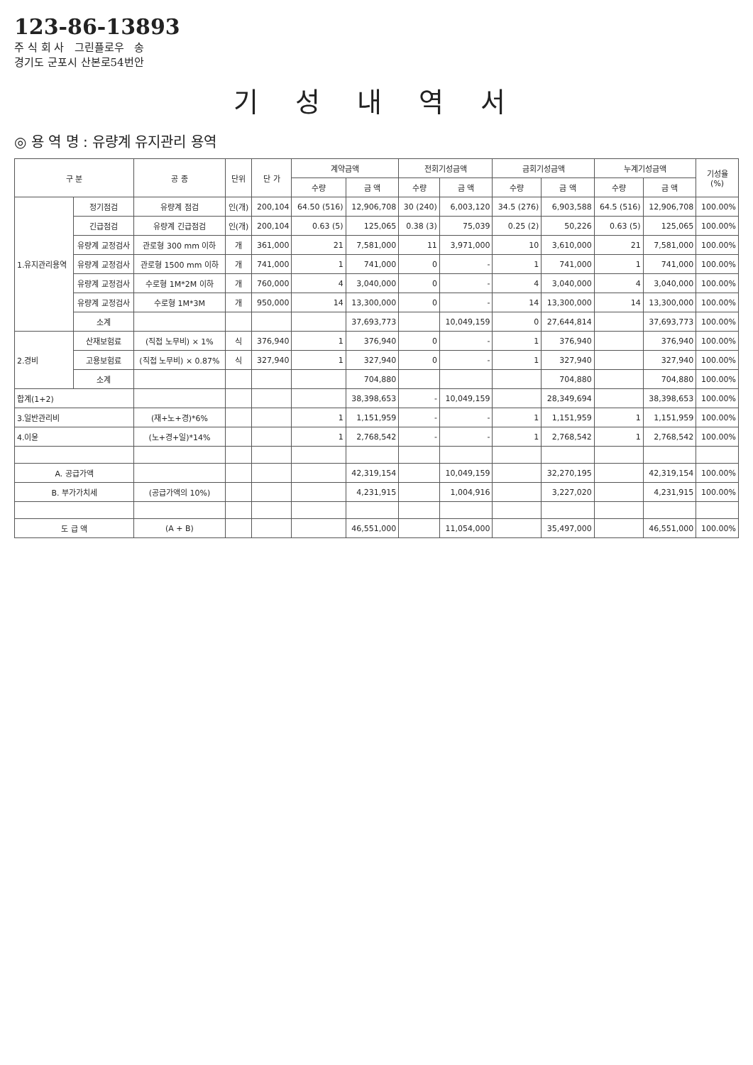123-86-13893
주 식 회 사 그린플로우 송
경기도 군포시 산본로54번안
기 성 내 역 서
◎ 용 역 명 : 유량계 유지관리 용역
| 구 분 | | 공 종 | 단위 | 단 가 | 계약금액 | | 전회기성금액 | | 금회기성금액 | | 누계기성금액 | | 기성율 (%) |
| --- | --- | --- | --- | --- | --- | --- | --- | --- | --- | --- | --- | --- | --- |
| | | | | | 수량 | 금 액 | 수량 | 금 액 | 수량 | 금 액 | 수량 | 금 액 | |
| 1.유지관리용역 | 정기점검 | 유량계 점검 | 인(개) | 200,104 | 64.50 (516) | 12,906,708 | 30 (240) | 6,003,120 | 34.5 (276) | 6,903,588 | 64.5 (516) | 12,906,708 | 100.00% |
| | 긴급점검 | 유량계 긴급점검 | 인(개) | 200,104 | 0.63 (5) | 125,065 | 0.38 (3) | 75,039 | 0.25 (2) | 50,226 | 0.63 (5) | 125,065 | 100.00% |
| | 유량계 교정검사 | 관로형 300 mm 이하 | 개 | 361,000 | 21 | 7,581,000 | 11 | 3,971,000 | 10 | 3,610,000 | 21 | 7,581,000 | 100.00% |
| | 유량계 교정검사 | 관로형 1500 mm 이하 | 개 | 741,000 | 1 | 741,000 | 0 | - | 1 | 741,000 | 1 | 741,000 | 100.00% |
| | 유량계 교정검사 | 수로형 1M*2M 이하 | 개 | 760,000 | 4 | 3,040,000 | 0 | - | 4 | 3,040,000 | 4 | 3,040,000 | 100.00% |
| | 유량계 교정검사 | 수로형 1M*3M | 개 | 950,000 | 14 | 13,300,000 | 0 | - | 14 | 13,300,000 | 14 | 13,300,000 | 100.00% |
| | 소계 | | | | | 37,693,773 | | 10,049,159 | 0 | 27,644,814 | | 37,693,773 | 100.00% |
| 2.경비 | 산재보험료 | (직접 노무비) × 1% | 식 | 376,940 | 1 | 376,940 | 0 | - | 1 | 376,940 | | 376,940 | 100.00% |
| | 고용보험료 | (직접 노무비) × 0.87% | 식 | 327,940 | 1 | 327,940 | 0 | - | 1 | 327,940 | | 327,940 | 100.00% |
| | 소계 | | | | | 704,880 | | | | 704,880 | | 704,880 | 100.00% |
| 합계(1+2) | | | | | | 38,398,653 | - | 10,049,159 | | 28,349,694 | | 38,398,653 | 100.00% |
| 3.일반관리비 | | (재+노+경)*6% | | | 1 | 1,151,959 | - | - | 1 | 1,151,959 | 1 | 1,151,959 | 100.00% |
| 4.이윤 | | (노+경+일)*14% | | | 1 | 2,768,542 | - | - | 1 | 2,768,542 | 1 | 2,768,542 | 100.00% |
| A. 공급가액 | | | | | | 42,319,154 | | 10,049,159 | | 32,270,195 | | 42,319,154 | 100.00% |
| B. 부가가치세 | | (공급가액의 10%) | | | | 4,231,915 | | 1,004,916 | | 3,227,020 | | 4,231,915 | 100.00% |
| 도 급 액 | | (A + B) | | | | 46,551,000 | | 11,054,000 | | 35,497,000 | | 46,551,000 | 100.00% |